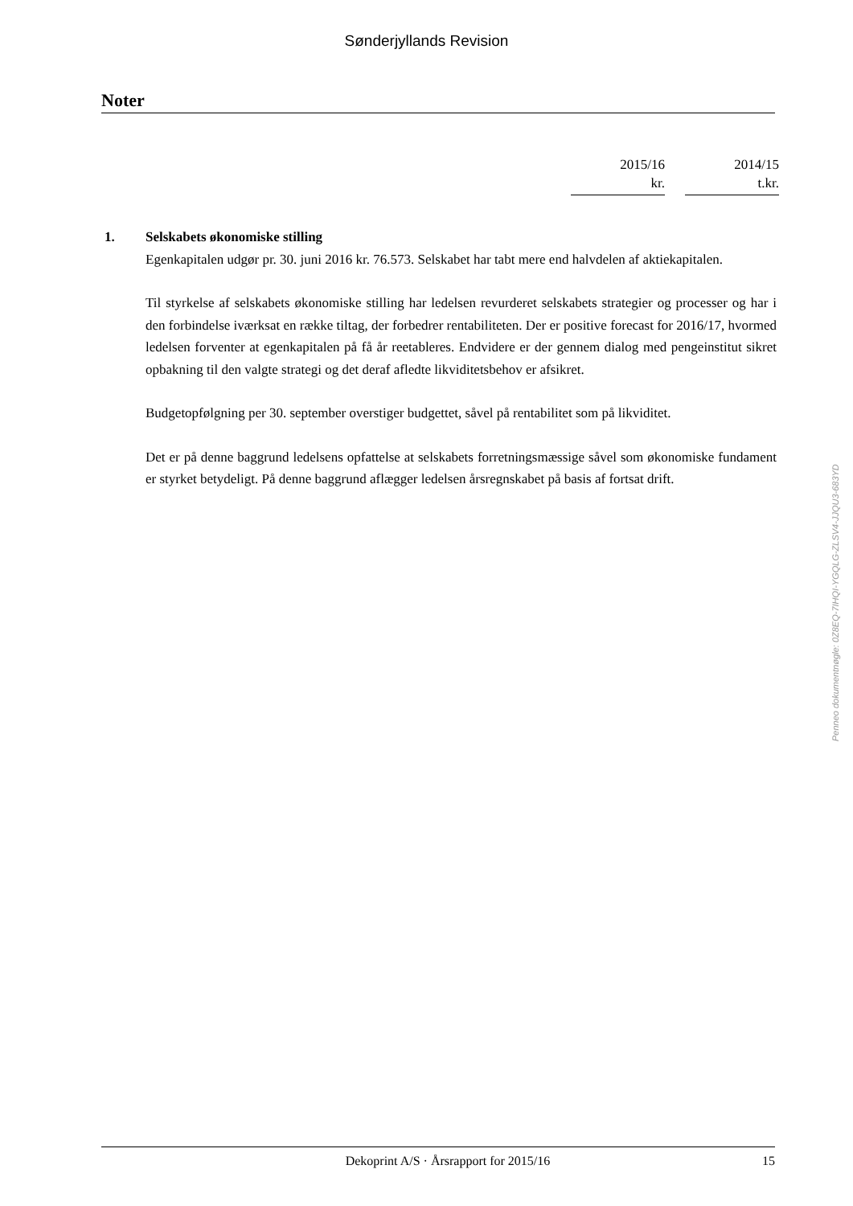Sønderjyllands Revision
Noter
2015/16
kr.
2014/15
t.kr.
1. Selskabets økonomiske stilling
Egenkapitalen udgør pr. 30. juni 2016 kr. 76.573. Selskabet har tabt mere end halvdelen af aktiekapitalen.
Til styrkelse af selskabets økonomiske stilling har ledelsen revurderet selskabets strategier og processer og har i den forbindelse iværksat en række tiltag, der forbedrer rentabiliteten. Der er positive forecast for 2016/17, hvormed ledelsen forventer at egenkapitalen på få år reetableres. Endvidere er der gennem dialog med pengeinstitut sikret opbakning til den valgte strategi og det deraf afledte likviditetsbehov er afsikret.
Budgetopfølgning per 30. september overstiger budgettet, såvel på rentabilitet som på likviditet.
Det er på denne baggrund ledelsens opfattelse at selskabets forretningsmæssige såvel som økonomiske fundament er styrket betydeligt. På denne baggrund aflægger ledelsen årsregnskabet på basis af fortsat drift.
Penneo dokumentnøgle: 0Z8EQ-7IHQI-YGQLG-ZLSV4-JJQU3-683YD
Dekoprint A/S · Årsrapport for 2015/16 15